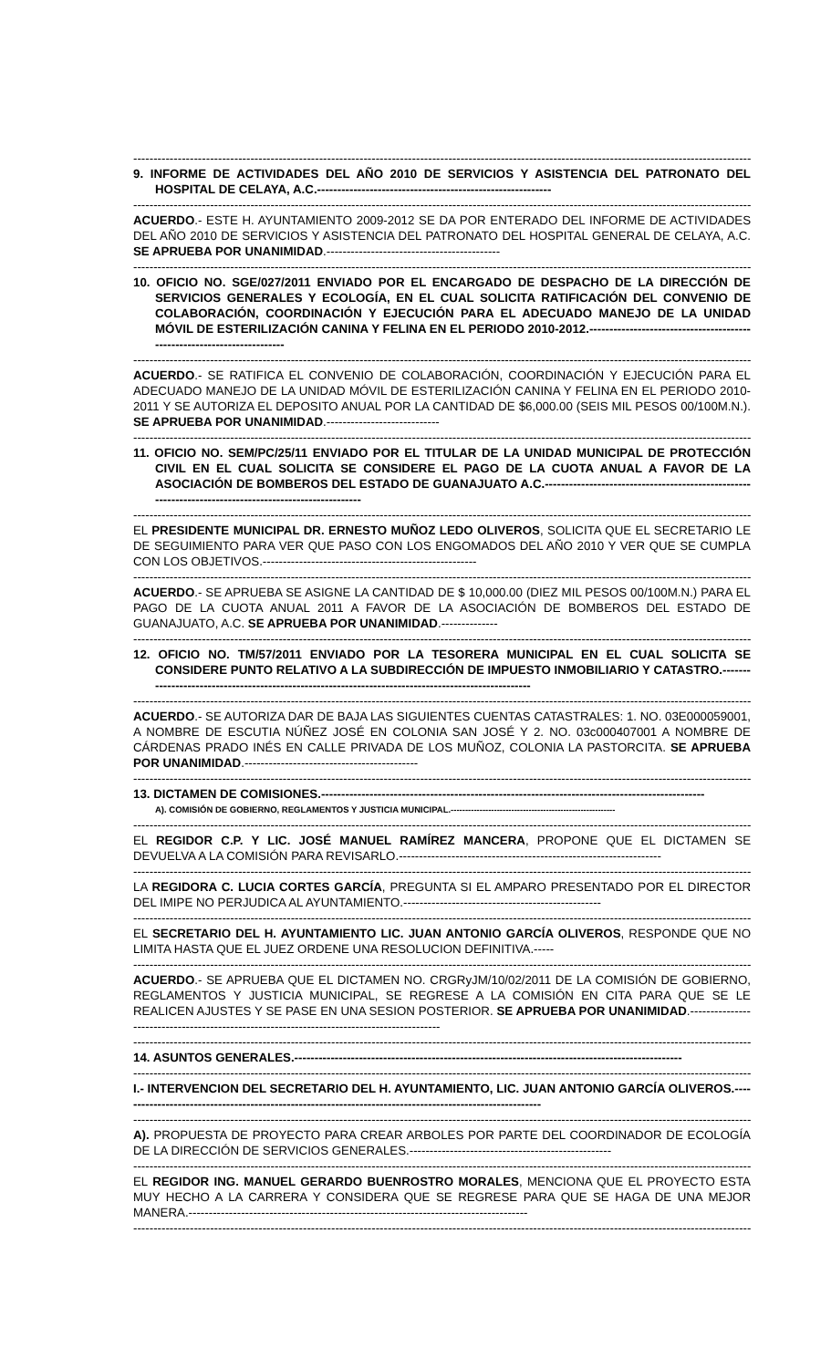--------------------------------------------------------------------------------------------------------------------------------------------------------------
9. INFORME DE ACTIVIDADES DEL AÑO 2010 DE SERVICIOS Y ASISTENCIA DEL PATRONATO DEL HOSPITAL DE CELAYA, A.C.----------------------------------------------------------
--------------------------------------------------------------------------------------------------------------------------------------------------------------
ACUERDO.- ESTE H. AYUNTAMIENTO 2009-2012 SE DA POR ENTERADO DEL INFORME DE ACTIVIDADES DEL AÑO 2010 DE SERVICIOS Y ASISTENCIA DEL PATRONATO DEL HOSPITAL GENERAL DE CELAYA, A.C. SE APRUEBA POR UNANIMIDAD.-------------------------------------------
--------------------------------------------------------------------------------------------------------------------------------------------------------------
10. OFICIO NO. SGE/027/2011 ENVIADO POR EL ENCARGADO DE DESPACHO DE LA DIRECCIÓN DE SERVICIOS GENERALES Y ECOLOGÍA, EN EL CUAL SOLICITA RATIFICACIÓN DEL CONVENIO DE COLABORACIÓN, COORDINACIÓN Y EJECUCIÓN PARA EL ADECUADO MANEJO DE LA UNIDAD MÓVIL DE ESTERILIZACIÓN CANINA Y FELINA EN EL PERIODO 2010-2012.------------------------------------------------------------------------
--------------------------------------------------------------------------------------------------------------------------------------------------------------
ACUERDO.- SE RATIFICA EL CONVENIO DE COLABORACIÓN, COORDINACIÓN Y EJECUCIÓN PARA EL ADECUADO MANEJO DE LA UNIDAD MÓVIL DE ESTERILIZACIÓN CANINA Y FELINA EN EL PERIODO 2010-2011 Y SE AUTORIZA EL DEPOSITO ANUAL POR LA CANTIDAD DE $6,000.00 (SEIS MIL PESOS 00/100M.N.). SE APRUEBA POR UNANIMIDAD.----------------------------
--------------------------------------------------------------------------------------------------------------------------------------------------------------
11. OFICIO NO. SEM/PC/25/11 ENVIADO POR EL TITULAR DE LA UNIDAD MUNICIPAL DE PROTECCIÓN CIVIL EN EL CUAL SOLICITA SE CONSIDERE EL PAGO DE LA CUOTA ANUAL A FAVOR DE LA ASOCIACIÓN DE BOMBEROS DEL ESTADO DE GUANAJUATO A.C.------------------------------------------------------------------------------------------------------
--------------------------------------------------------------------------------------------------------------------------------------------------------------
EL PRESIDENTE MUNICIPAL DR. ERNESTO MUÑOZ LEDO OLIVEROS, SOLICITA QUE EL SECRETARIO LE DE SEGUIMIENTO PARA VER QUE PASO CON LOS ENGOMADOS DEL AÑO 2010 Y VER QUE SE CUMPLA CON LOS OBJETIVOS.-----------------------------------------------------
--------------------------------------------------------------------------------------------------------------------------------------------------------------
ACUERDO.- SE APRUEBA SE ASIGNE LA CANTIDAD DE $ 10,000.00 (DIEZ MIL PESOS 00/100M.N.) PARA EL PAGO DE LA CUOTA ANUAL 2011 A FAVOR DE LA ASOCIACIÓN DE BOMBEROS DEL ESTADO DE GUANAJUATO, A.C. SE APRUEBA POR UNANIMIDAD.--------------
--------------------------------------------------------------------------------------------------------------------------------------------------------------
12. OFICIO NO. TM/57/2011 ENVIADO POR LA TESORERA MUNICIPAL EN EL CUAL SOLICITA SE CONSIDERE PUNTO RELATIVO A LA SUBDIRECCIÓN DE IMPUESTO INMOBILIARIO Y CATASTRO.----------------------------------------------------------------------------------------------------
--------------------------------------------------------------------------------------------------------------------------------------------------------------
ACUERDO.- SE AUTORIZA DAR DE BAJA LAS SIGUIENTES CUENTAS CATASTRALES: 1. NO. 03E000059001, A NOMBRE DE ESCUTIA NÚÑEZ JOSÉ EN COLONIA SAN JOSÉ Y 2. NO. 03c000407001 A NOMBRE DE CÁRDENAS PRADO INÉS EN CALLE PRIVADA DE LOS MUÑOZ, COLONIA LA PASTORCITA. SE APRUEBA POR UNANIMIDAD.-------------------------------------------
--------------------------------------------------------------------------------------------------------------------------------------------------------------
13. DICTAMEN DE COMISIONES.-----------------------------------------------------------------------------------------------
A). COMISIÓN DE GOBIERNO, REGLAMENTOS Y JUSTICIA MUNICIPAL.---------------------------------------------------------
--------------------------------------------------------------------------------------------------------------------------------------------------------------
EL REGIDOR C.P. Y LIC. JOSÉ MANUEL RAMÍREZ MANCERA, PROPONE QUE EL DICTAMEN SE DEVUELVA A LA COMISIÓN PARA REVISARLO.-----------------------------------------------------------------
--------------------------------------------------------------------------------------------------------------------------------------------------------------
LA REGIDORA C. LUCIA CORTES GARCÍA, PREGUNTA SI EL AMPARO PRESENTADO POR EL DIRECTOR DEL IMIPE NO PERJUDICA AL AYUNTAMIENTO.-------------------------------------------------
--------------------------------------------------------------------------------------------------------------------------------------------------------------
EL SECRETARIO DEL H. AYUNTAMIENTO LIC. JUAN ANTONIO GARCÍA OLIVEROS, RESPONDE QUE NO LIMITA HASTA QUE EL JUEZ ORDENE UNA RESOLUCION DEFINITIVA.-----
--------------------------------------------------------------------------------------------------------------------------------------------------------------
ACUERDO.- SE APRUEBA QUE EL DICTAMEN NO. CRGRyJM/10/02/2011 DE LA COMISIÓN DE GOBIERNO, REGLAMENTOS Y JUSTICIA MUNICIPAL, SE REGRESE A LA COMISIÓN EN CITA PARA QUE SE LE REALICEN AJUSTES Y SE PASE EN UNA SESION POSTERIOR. SE APRUEBA POR UNANIMIDAD.-------------------------------------------------------------------------------------------
--------------------------------------------------------------------------------------------------------------------------------------------------------------
14. ASUNTOS GENERALES.------------------------------------------------------------------------------------------------
--------------------------------------------------------------------------------------------------------------------------------------------------------------
I.- INTERVENCION DEL SECRETARIO DEL H. AYUNTAMIENTO, LIC. JUAN ANTONIO GARCÍA OLIVEROS.---------------------------------------------------------------------------------------------------------
--------------------------------------------------------------------------------------------------------------------------------------------------------------
A). PROPUESTA DE PROYECTO PARA CREAR ARBOLES POR PARTE DEL COORDINADOR DE ECOLOGÍA DE LA DIRECCIÓN DE SERVICIOS GENERALES.--------------------------------------------------
--------------------------------------------------------------------------------------------------------------------------------------------------------------
EL REGIDOR ING. MANUEL GERARDO BUENROSTRO MORALES, MENCIONA QUE EL PROYECTO ESTA MUY HECHO A LA CARRERA Y CONSIDERA QUE SE REGRESE PARA QUE SE HAGA DE UNA MEJOR MANERA.------------------------------------------------------------------------------------
--------------------------------------------------------------------------------------------------------------------------------------------------------------